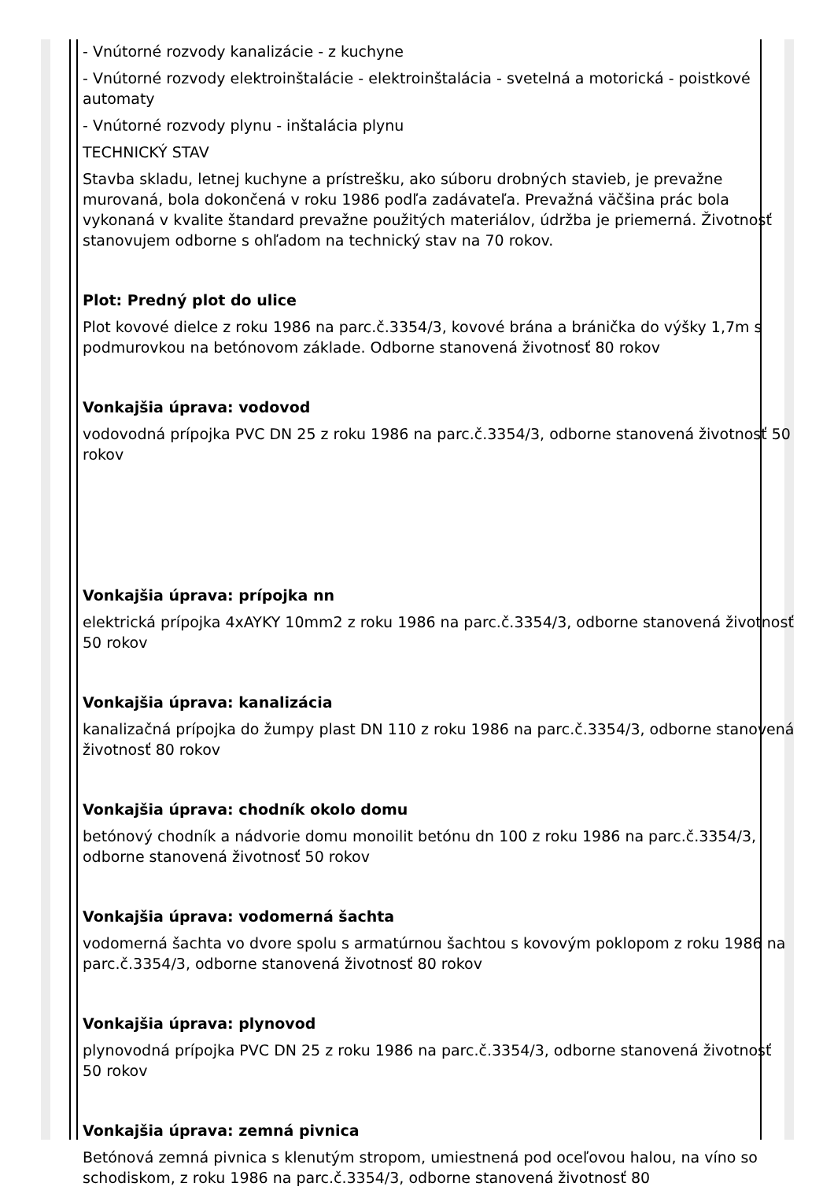- Vnútorné rozvody kanalizácie - z kuchyne
- Vnútorné rozvody elektroinštalácie - elektroinštalácia - svetelná a motorická - poistkové automaty
- Vnútorné rozvody plynu - inštalácia plynu
TECHNICKÝ STAV
Stavba skladu, letnej kuchyne a prístrešku, ako súboru drobných stavieb, je prevažne murovaná, bola dokončená v roku 1986 podľa zadávateľa. Prevažná väčšina prác bola vykonaná v kvalite štandard prevažne použitých materiálov, údržba je priemerná. Životnosť stanovujem odborne s ohľadom na technický stav na 70 rokov.
Plot: Predný plot do ulice
Plot kovové dielce z roku 1986 na parc.č.3354/3, kovové brána a bránička do výšky 1,7m s podmurovkou na betónovom základe. Odborne stanovená životnosť 80 rokov
Vonkajšia úprava: vodovod
vodovodná prípojka PVC DN 25 z roku 1986 na parc.č.3354/3, odborne stanovená životnosť 50 rokov
Vonkajšia úprava: prípojka nn
elektrická prípojka 4xAYKY 10mm2 z roku 1986 na parc.č.3354/3, odborne stanovená životnosť 50 rokov
Vonkajšia úprava: kanalizácia
kanalizačná prípojka do žumpy plast DN 110 z roku 1986 na parc.č.3354/3, odborne stanovená životnosť 80 rokov
Vonkajšia úprava: chodník okolo domu
betónový chodník a nádvorie domu monoilit betónu dn 100 z roku 1986 na parc.č.3354/3, odborne stanovená životnosť 50 rokov
Vonkajšia úprava: vodomerná šachta
vodomerná šachta vo dvore spolu s armatúrnou šachtou s kovovým poklopom z roku 1986 na parc.č.3354/3, odborne stanovená životnosť 80 rokov
Vonkajšia úprava: plynovod
plynovodná prípojka PVC DN 25 z roku 1986 na parc.č.3354/3, odborne stanovená životnosť 50 rokov
Vonkajšia úprava: zemná pivnica
Betónová zemná pivnica s klenutým stropom, umiestnená pod oceľovou halou, na víno so schodiskom, z roku 1986 na parc.č.3354/3, odborne stanovená životnosť 80